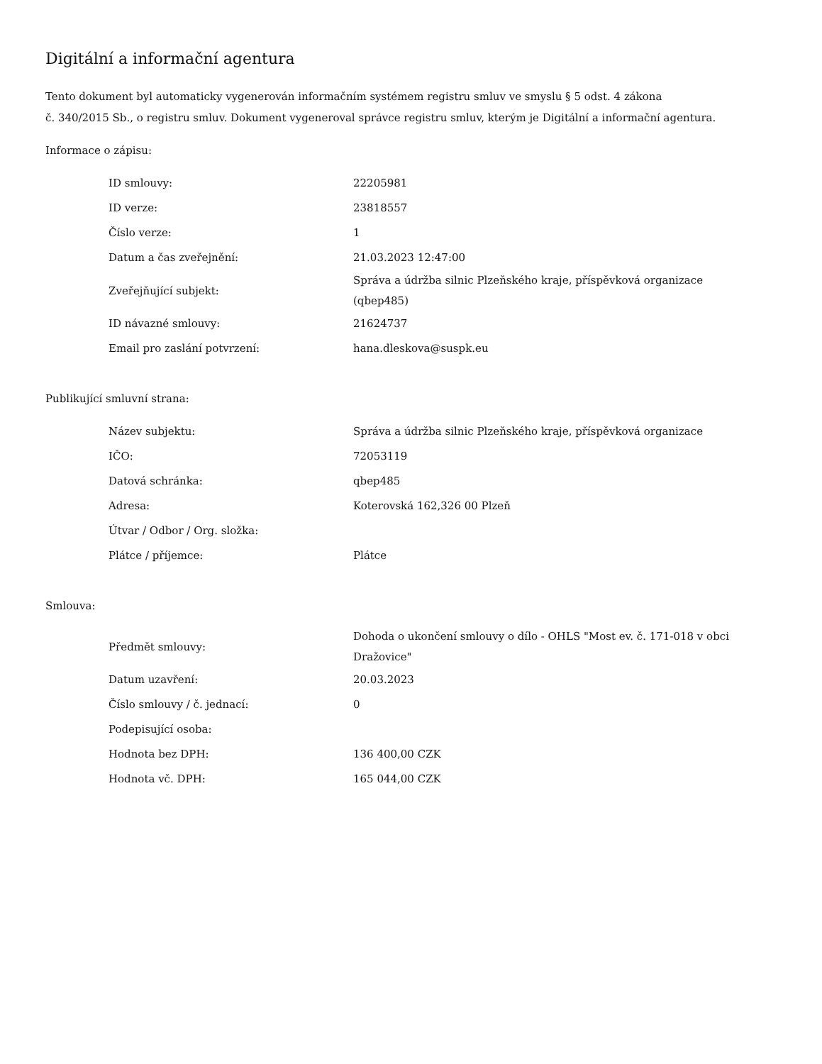Digitální a informační agentura
Tento dokument byl automaticky vygenerován informačním systémem registru smluv ve smyslu § 5 odst. 4 zákona
č. 340/2015 Sb., o registru smluv. Dokument vygeneroval správce registru smluv, kterým je Digitální a informační agentura.
Informace o zápisu:
| ID smlouvy: | 22205981 |
| ID verze: | 23818557 |
| Číslo verze: | 1 |
| Datum a čas zveřejnění: | 21.03.2023 12:47:00 |
| Zveřejňující subjekt: | Správa a údržba silnic Plzeňského kraje, příspěvková organizace (qbep485) |
| ID návazné smlouvy: | 21624737 |
| Email pro zaslání potvrzení: | hana.dleskova@suspk.eu |
Publikující smluvní strana:
| Název subjektu: | Správa a údržba silnic Plzeňského kraje, příspěvková organizace |
| IČO: | 72053119 |
| Datová schránka: | qbep485 |
| Adresa: | Koterovská 162,326 00 Plzeň |
| Útvar / Odbor / Org. složka: | |
| Plátce / příjemce: | Plátce |
Smlouva:
| Předmět smlouvy: | Dohoda o ukončení smlouvy o dílo - OHLS "Most ev. č. 171-018 v obci Dražovice" |
| Datum uzavření: | 20.03.2023 |
| Číslo smlouvy / č. jednací: | 0 |
| Podepisující osoba: | |
| Hodnota bez DPH: | 136 400,00 CZK |
| Hodnota vč. DPH: | 165 044,00 CZK |